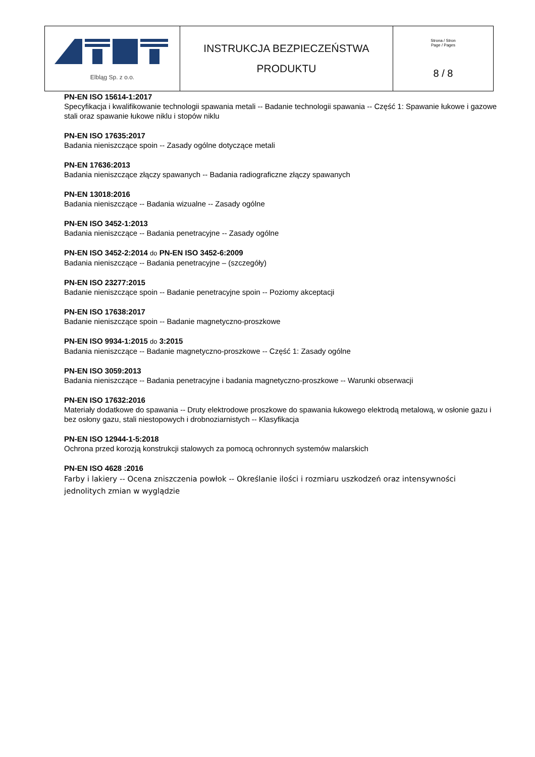| Elbląg Sp. z o.o. | INSTRUKCJA BEZPIECZEŃSTWA PRODUKTU | Strona / Stron Page / Pages 8 / 8 |
PN-EN ISO 15614-1:2017
Specyfikacja i kwalifikowanie technologii spawania metali -- Badanie technologii spawania -- Część 1: Spawanie łukowe i gazowe stali oraz spawanie łukowe niklu i stopów niklu
PN-EN ISO 17635:2017
Badania nieniszczące spoin -- Zasady ogólne dotyczące metali
PN-EN 17636:2013
Badania nieniszczące złączy spawanych -- Badania radiograficzne złączy spawanych
PN-EN 13018:2016
Badania nieniszczące -- Badania wizualne -- Zasady ogólne
PN-EN ISO 3452-1:2013
Badania nieniszczące -- Badania penetracyjne -- Zasady ogólne
PN-EN ISO 3452-2:2014 do PN-EN ISO 3452-6:2009
Badania nieniszczące -- Badania penetracyjne – (szczegóły)
PN-EN ISO 23277:2015
Badanie nieniszczące spoin -- Badanie penetracyjne spoin -- Poziomy akceptacji
PN-EN ISO 17638:2017
Badanie nieniszczące spoin -- Badanie magnetyczno-proszkowe
PN-EN ISO 9934-1:2015 do 3:2015
Badania nieniszczące -- Badanie magnetyczno-proszkowe -- Część 1: Zasady ogólne
PN-EN ISO 3059:2013
Badania nieniszczące -- Badania penetracyjne i badania magnetyczno-proszkowe -- Warunki obserwacji
PN-EN ISO 17632:2016
Materiały dodatkowe do spawania -- Druty elektrodowe proszkowe do spawania łukowego elektrodą metalową, w osłonie gazu i bez osłony gazu, stali niestopowych i drobnoziarnistych -- Klasyfikacja
PN-EN ISO 12944-1-5:2018
Ochrona przed korozją konstrukcji stalowych za pomocą ochronnych systemów malarskich
PN-EN ISO 4628 :2016
Farby i lakiery -- Ocena zniszczenia powłok -- Określanie ilości i rozmiaru uszkodzeń oraz intensywności jednolitych zmian w wyglądzie